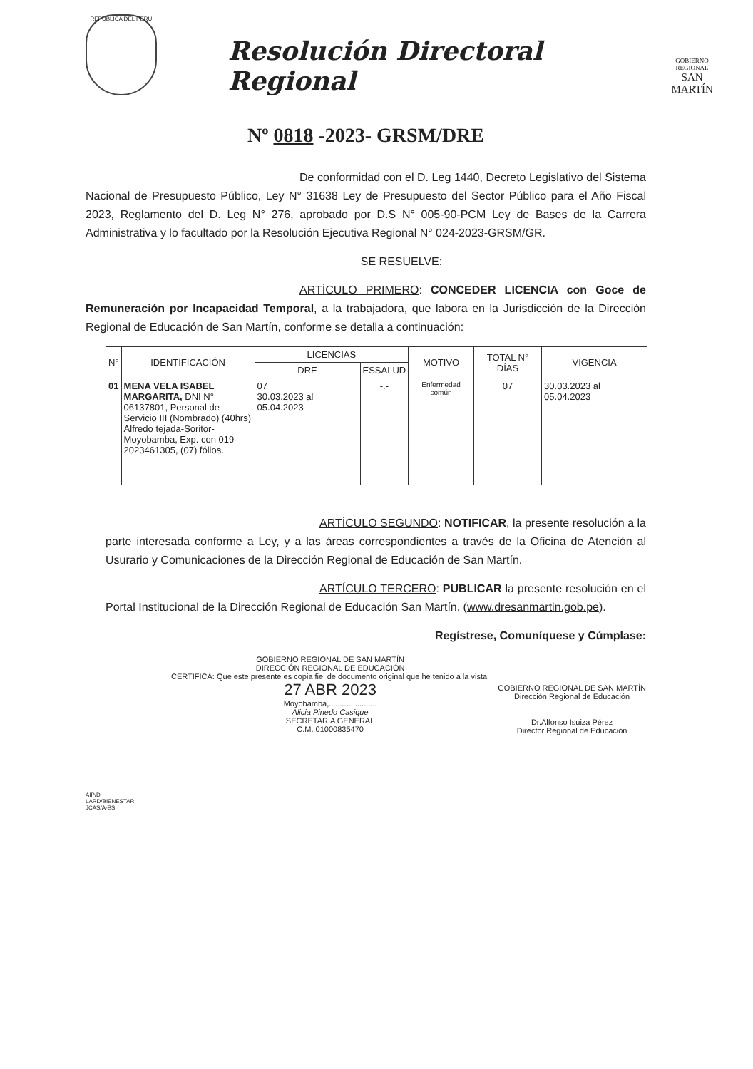REPUBLICA DEL PERU
Resolución Directoral Regional
GOBIERNO REGIONAL
SAN MARTÍN
Nº 0818 -2023- GRSM/DRE
De conformidad con el D. Leg 1440, Decreto Legislativo del Sistema Nacional de Presupuesto Público, Ley N° 31638 Ley de Presupuesto del Sector Público para el Año Fiscal 2023, Reglamento del D. Leg N° 276, aprobado por D.S N° 005-90-PCM Ley de Bases de la Carrera Administrativa y lo facultado por la Resolución Ejecutiva Regional N° 024-2023-GRSM/GR.
SE RESUELVE:
ARTÍCULO PRIMERO: CONCEDER LICENCIA con Goce de Remuneración por Incapacidad Temporal, a la trabajadora, que labora en la Jurisdicción de la Dirección Regional de Educación de San Martín, conforme se detalla a continuación:
| N° | IDENTIFICACIÓN | LICENCIAS | | MOTIVO | TOTAL N° DÍAS | VIGENCIA |
| --- | --- | --- | --- | --- | --- | --- |
| | | DRE | ESSALUD | | | |
| 01 | MENA VELA ISABEL MARGARITA, DNI N° 06137801, Personal de Servicio III (Nombrado) (40hrs) Alfredo tejada-Soritor- Moyobamba, Exp. con 019-2023461305, (07) fólios. | 07 30.03.2023 al 05.04.2023 | -.- | Enfermedad común | 07 | 30.03.2023 al 05.04.2023 |
ARTÍCULO SEGUNDO: NOTIFICAR, la presente resolución a la parte interesada conforme a Ley, y a las áreas correspondientes a través de la Oficina de Atención al Usurario y Comunicaciones de la Dirección Regional de Educación de San Martín.
ARTÍCULO TERCERO: PUBLICAR la presente resolución en el Portal Institucional de la Dirección Regional de Educación San Martín. (www.dresanmartin.gob.pe).
Regístrese, Comuníquese y Cúmplase:
GOBIERNO REGIONAL DE SAN MARTÍN
DIRECCIÓN REGIONAL DE EDUCACIÓN
CERTIFICA: Que este presente es copia fiel de documento original que he tenido a la vista.
27 ABR 2023
Moyobamba,......................
Alicia Pinedo Casique
SECRETARIA GENERAL
C.M. 01000835470
GOBIERNO REGIONAL DE SAN MARTÍN
Dirección Regional de Educación
Dr.Alfonso Isuiza Pérez
Director Regional de Educación
AIP/D
LARD/BIENESTAR.
JCAS/A-BS.